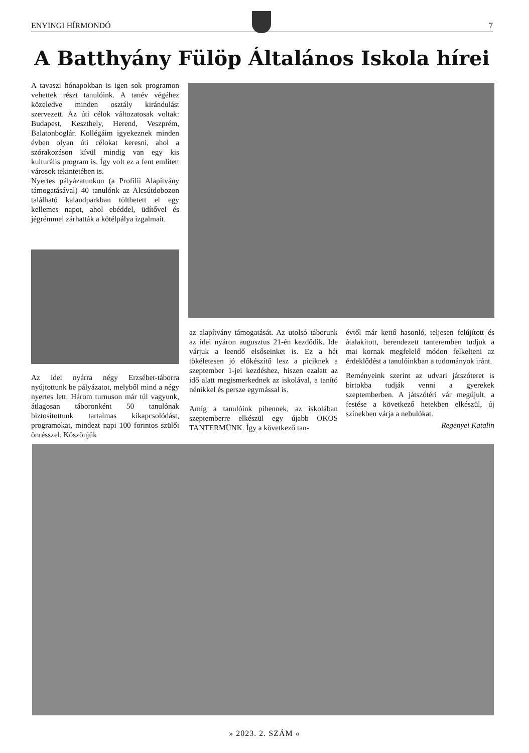ENYINGI HÍRMONDÓ 7
A Batthyány Fülöp Általános Iskola hírei
A tavaszi hónapokban is igen sok programon vehettek részt tanulóink. A tanév végéhez közeledve minden osztály kirándulást szervezett. Az úti célok változatosak voltak: Budapest, Keszthely, Herend, Veszprém, Balatonboglár. Kollégáim igyekeznek minden évben olyan úti célokat keresni, ahol a szórakozáson kívül mindig van egy kis kulturális program is. Így volt ez a fent említett városok tekintetében is.
Nyertes pályázatunkon (a Profilii Alapítvány támogatásával) 40 tanulónk az Alcsútdobozon található kalandparkban tölthetett el egy kellemes napot, ahol ebéddel, üdítővel és jégrémmel zárhatták a kötélpálya izgalmait.
Az idei nyárra négy Erzsébet-táborra nyújtottunk be pályázatot, melyből mind a négy nyertes lett. Három turnuson már túl vagyunk, átlagosan táboronként 50 tanulónak biztosítottunk tartalmas kikapcsolódást, programokat, mindezt napi 100 forintos szülői önrésszel. Köszönjük
az alapítvány támogatását. Az utolsó táborunk az idei nyáron augusztus 21-én kezdődik. Ide várjuk a leendő elsőseinket is. Ez a hét tökéletesen jó előkészítő lesz a piciknek a szeptember 1-jei kezdéshez, hiszen ezalatt az idő alatt megismerkednek az iskolával, a tanító nénikkel és persze egymással is.
Amíg a tanulóink pihennek, az iskolában szeptemberre elkészül egy újabb OKOS TANTERMÜNK. Így a következő tan-
évtől már kettő hasonló, teljesen felújított és átalakított, berendezett tanteremben tudjuk a mai kornak megfelelő módon felkelteni az érdeklődést a tanulóinkban a tudományok iránt.
Reményeink szerint az udvari játszóteret is birtokba tudják venni a gyerekek szeptemberben. A játszótéri vár megújult, a festése a következő hetekben elkészül, új színekben várja a nebulókat.
Regenyei Katalin
» 2023. 2. SZÁM «